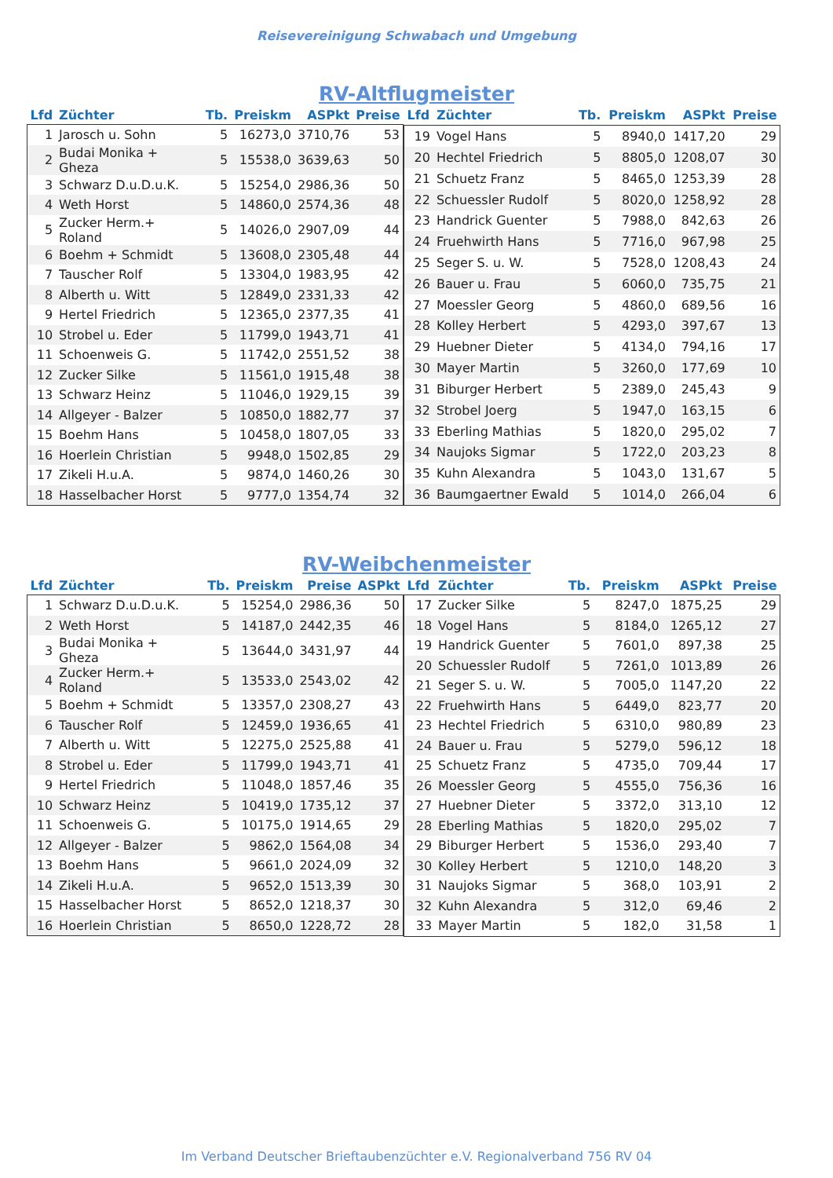Reisevereinigung Schwabach und Umgebung
RV-Altflugmeister
| Lfd | Züchter | Tb. | Preiskm | ASPkt | Preise |
| --- | --- | --- | --- | --- | --- |
| 1 | Jarosch u. Sohn | 5 | 16273,0 | 3710,76 | 53 |
| 2 | Budai Monika + Gheza | 5 | 15538,0 | 3639,63 | 50 |
| 3 | Schwarz D.u.D.u.K. | 5 | 15254,0 | 2986,36 | 50 |
| 4 | Weth Horst | 5 | 14860,0 | 2574,36 | 48 |
| 5 | Zucker Herm.+ Roland | 5 | 14026,0 | 2907,09 | 44 |
| 6 | Boehm + Schmidt | 5 | 13608,0 | 2305,48 | 44 |
| 7 | Tauscher Rolf | 5 | 13304,0 | 1983,95 | 42 |
| 8 | Alberth u. Witt | 5 | 12849,0 | 2331,33 | 42 |
| 9 | Hertel Friedrich | 5 | 12365,0 | 2377,35 | 41 |
| 10 | Strobel u. Eder | 5 | 11799,0 | 1943,71 | 41 |
| 11 | Schoenweis G. | 5 | 11742,0 | 2551,52 | 38 |
| 12 | Zucker Silke | 5 | 11561,0 | 1915,48 | 38 |
| 13 | Schwarz Heinz | 5 | 11046,0 | 1929,15 | 39 |
| 14 | Allgeyer - Balzer | 5 | 10850,0 | 1882,77 | 37 |
| 15 | Boehm Hans | 5 | 10458,0 | 1807,05 | 33 |
| 16 | Hoerlein Christian | 5 | 9948,0 | 1502,85 | 29 |
| 17 | Zikeli H.u.A. | 5 | 9874,0 | 1460,26 | 30 |
| 18 | Hasselbacher Horst | 5 | 9777,0 | 1354,74 | 32 |
| Lfd | Züchter | Tb. | Preiskm | ASPkt | Preise |
| --- | --- | --- | --- | --- | --- |
| 19 | Vogel Hans | 5 | 8940,0 | 1417,20 | 29 |
| 20 | Hechtel Friedrich | 5 | 8805,0 | 1208,07 | 30 |
| 21 | Schuetz Franz | 5 | 8465,0 | 1253,39 | 28 |
| 22 | Schuessler Rudolf | 5 | 8020,0 | 1258,92 | 28 |
| 23 | Handrick Guenter | 5 | 7988,0 | 842,63 | 26 |
| 24 | Fruehwirth Hans | 5 | 7716,0 | 967,98 | 25 |
| 25 | Seger S. u. W. | 5 | 7528,0 | 1208,43 | 24 |
| 26 | Bauer u. Frau | 5 | 6060,0 | 735,75 | 21 |
| 27 | Moessler Georg | 5 | 4860,0 | 689,56 | 16 |
| 28 | Kolley Herbert | 5 | 4293,0 | 397,67 | 13 |
| 29 | Huebner Dieter | 5 | 4134,0 | 794,16 | 17 |
| 30 | Mayer Martin | 5 | 3260,0 | 177,69 | 10 |
| 31 | Biburger Herbert | 5 | 2389,0 | 245,43 | 9 |
| 32 | Strobel Joerg | 5 | 1947,0 | 163,15 | 6 |
| 33 | Eberling Mathias | 5 | 1820,0 | 295,02 | 7 |
| 34 | Naujoks Sigmar | 5 | 1722,0 | 203,23 | 8 |
| 35 | Kuhn Alexandra | 5 | 1043,0 | 131,67 | 5 |
| 36 | Baumgaertner Ewald | 5 | 1014,0 | 266,04 | 6 |
RV-Weibchenmeister
| Lfd | Züchter | Tb. | Preiskm | Preise | ASPkt |
| --- | --- | --- | --- | --- | --- |
| 1 | Schwarz D.u.D.u.K. | 5 | 15254,0 | 2986,36 | 50 |
| 2 | Weth Horst | 5 | 14187,0 | 2442,35 | 46 |
| 3 | Budai Monika + Gheza | 5 | 13644,0 | 3431,97 | 44 |
| 4 | Zucker Herm.+ Roland | 5 | 13533,0 | 2543,02 | 42 |
| 5 | Boehm + Schmidt | 5 | 13357,0 | 2308,27 | 43 |
| 6 | Tauscher Rolf | 5 | 12459,0 | 1936,65 | 41 |
| 7 | Alberth u. Witt | 5 | 12275,0 | 2525,88 | 41 |
| 8 | Strobel u. Eder | 5 | 11799,0 | 1943,71 | 41 |
| 9 | Hertel Friedrich | 5 | 11048,0 | 1857,46 | 35 |
| 10 | Schwarz Heinz | 5 | 10419,0 | 1735,12 | 37 |
| 11 | Schoenweis G. | 5 | 10175,0 | 1914,65 | 29 |
| 12 | Allgeyer - Balzer | 5 | 9862,0 | 1564,08 | 34 |
| 13 | Boehm Hans | 5 | 9661,0 | 2024,09 | 32 |
| 14 | Zikeli H.u.A. | 5 | 9652,0 | 1513,39 | 30 |
| 15 | Hasselbacher Horst | 5 | 8652,0 | 1218,37 | 30 |
| 16 | Hoerlein Christian | 5 | 8650,0 | 1228,72 | 28 |
| Lfd | Züchter | Tb. | Preiskm | ASPkt | Preise |
| --- | --- | --- | --- | --- | --- |
| 17 | Zucker Silke | 5 | 8247,0 | 1875,25 | 29 |
| 18 | Vogel Hans | 5 | 8184,0 | 1265,12 | 27 |
| 19 | Handrick Guenter | 5 | 7601,0 | 897,38 | 25 |
| 20 | Schuessler Rudolf | 5 | 7261,0 | 1013,89 | 26 |
| 21 | Seger S. u. W. | 5 | 7005,0 | 1147,20 | 22 |
| 22 | Fruehwirth Hans | 5 | 6449,0 | 823,77 | 20 |
| 23 | Hechtel Friedrich | 5 | 6310,0 | 980,89 | 23 |
| 24 | Bauer u. Frau | 5 | 5279,0 | 596,12 | 18 |
| 25 | Schuetz Franz | 5 | 4735,0 | 709,44 | 17 |
| 26 | Moessler Georg | 5 | 4555,0 | 756,36 | 16 |
| 27 | Huebner Dieter | 5 | 3372,0 | 313,10 | 12 |
| 28 | Eberling Mathias | 5 | 1820,0 | 295,02 | 7 |
| 29 | Biburger Herbert | 5 | 1536,0 | 293,40 | 7 |
| 30 | Kolley Herbert | 5 | 1210,0 | 148,20 | 3 |
| 31 | Naujoks Sigmar | 5 | 368,0 | 103,91 | 2 |
| 32 | Kuhn Alexandra | 5 | 312,0 | 69,46 | 2 |
| 33 | Mayer Martin | 5 | 182,0 | 31,58 | 1 |
Im Verband Deutscher Brieftaubenzüchter e.V. Regionalverband 756 RV 04